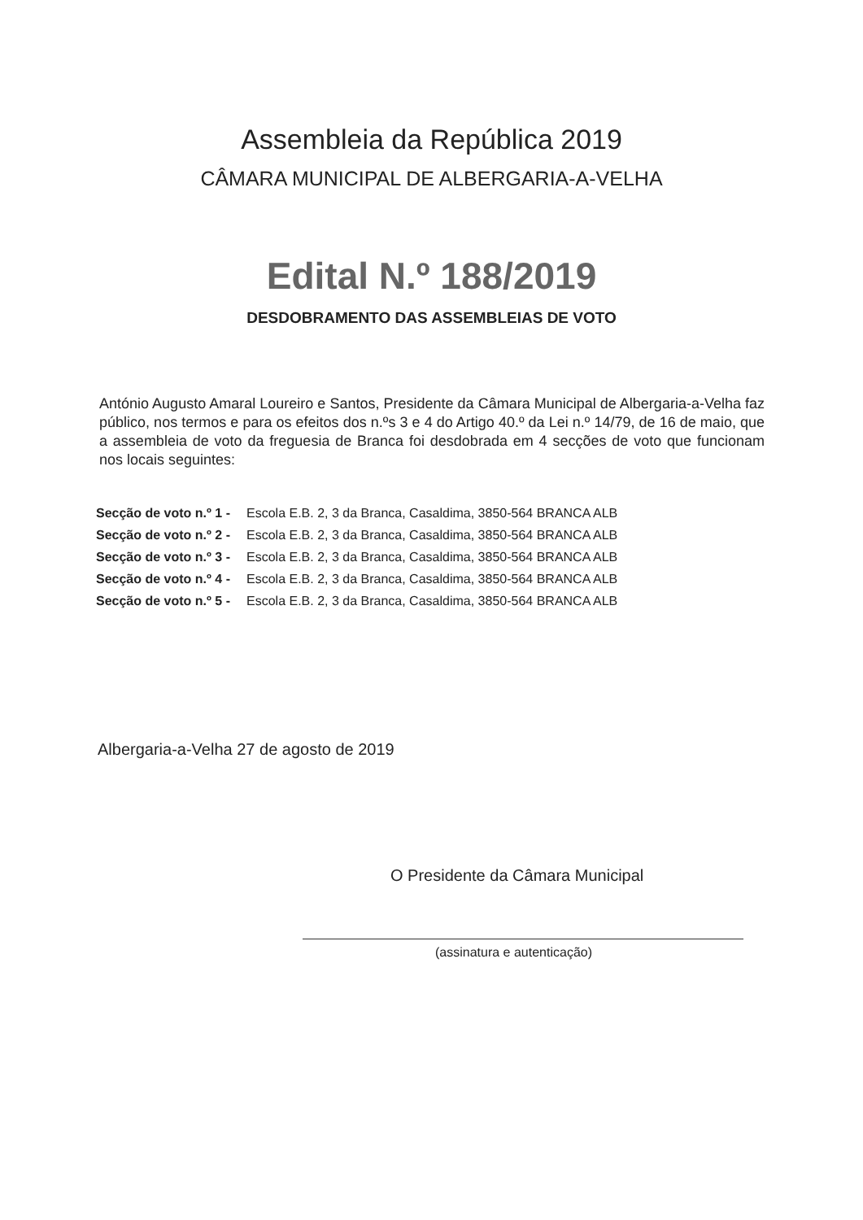Assembleia da República 2019
CÂMARA MUNICIPAL DE ALBERGARIA-A-VELHA
Edital N.º 188/2019
DESDOBRAMENTO DAS ASSEMBLEIAS DE VOTO
António Augusto Amaral Loureiro e Santos, Presidente da Câmara Municipal de Albergaria-a-Velha faz público, nos termos e para os efeitos dos n.ºs 3 e 4 do Artigo 40.º da Lei n.º 14/79, de 16 de maio, que a assembleia de voto da freguesia de Branca foi desdobrada em 4 secções de voto que funcionam nos locais seguintes:
| Secção de voto n.º 1 - | Escola E.B. 2, 3 da Branca, Casaldima, 3850-564 BRANCA ALB |
| Secção de voto n.º 2 - | Escola E.B. 2, 3 da Branca, Casaldima, 3850-564 BRANCA ALB |
| Secção de voto n.º 3 - | Escola E.B. 2, 3 da Branca, Casaldima, 3850-564 BRANCA ALB |
| Secção de voto n.º 4 - | Escola E.B. 2, 3 da Branca, Casaldima, 3850-564 BRANCA ALB |
| Secção de voto n.º 5 - | Escola E.B. 2, 3 da Branca, Casaldima, 3850-564 BRANCA ALB |
Albergaria-a-Velha 27 de agosto de 2019
O Presidente da Câmara Municipal
(assinatura e autenticação)